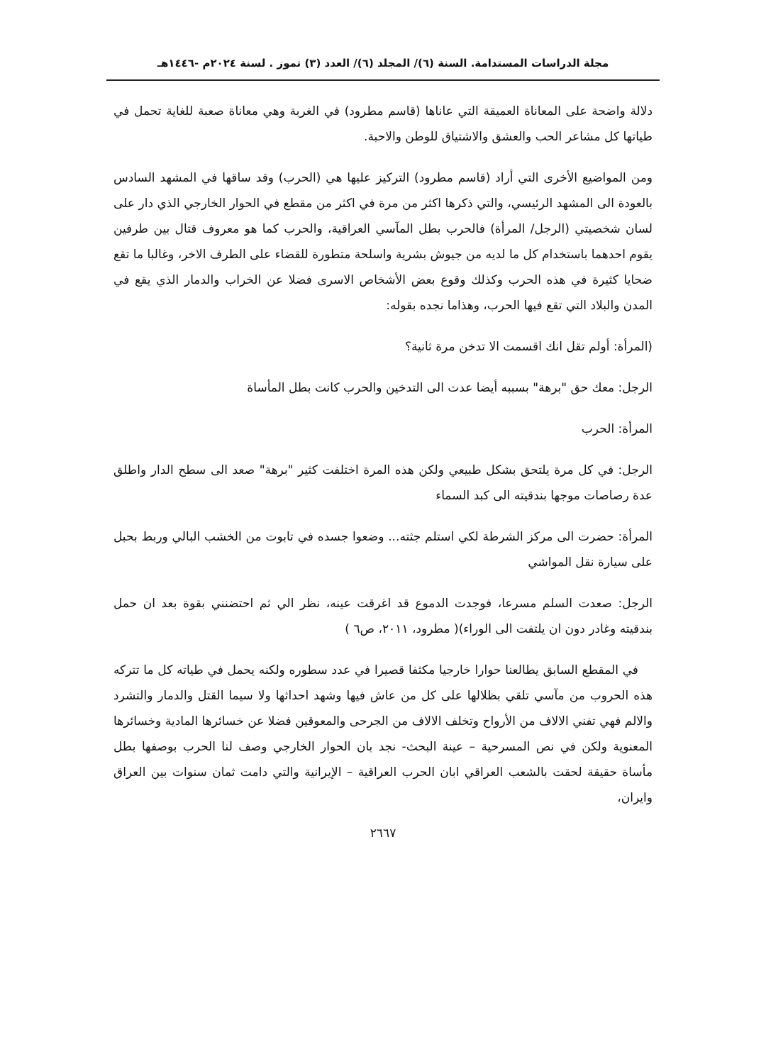مجلة الدراسات المستدامة. السنة (٦)/ المجلد (٦)/ العدد (٣) تموز . لسنة ٢٠٢٤م -١٤٤٦هـ
دلالة واضحة على المعاناة العميقة التي عاناها (قاسم مطرود) في الغربة وهي معاناة صعبة للغاية تحمل في طياتها كل مشاعر الحب والعشق والاشتياق للوطن والاحبة.
ومن المواضيع الأخرى التي أراد (قاسم مطرود) التركيز عليها هي (الحرب) وقد ساقها في المشهد السادس بالعودة الى المشهد الرئيسي، والتي ذكرها اكثر من مرة في اكثر من مقطع في الحوار الخارجي الذي دار على لسان شخصيتي (الرجل/ المرأة) فالحرب بطل المآسي العراقية، والحرب كما هو معروف قتال بين طرفين يقوم احدهما باستخدام كل ما لديه من جيوش بشرية واسلحة متطورة للقضاء على الطرف الاخر، وغالبا ما تقع ضحايا كثيرة في هذه الحرب وكذلك وقوع بعض الأشخاص الاسرى فضلا عن الخراب والدمار الذي يقع في المدن والبلاد التي تقع فيها الحرب، وهذاما نجده بقوله:
(المرأة: أولم تقل انك اقسمت الا تدخن مرة ثانية؟
الرجل: معك حق "برهة" بسببه أيضا عدت الى التدخين والحرب كانت بطل المأساة
المرأة: الحرب
الرجل: في كل مرة يلتحق بشكل طبيعي ولكن هذه المرة اختلفت كثير "برهة" صعد الى سطح الدار واطلق عدة رصاصات موجها بندقيته الى كبد السماء
المرأة: حضرت الى مركز الشرطة لكي استلم جثته... وضعوا جسده في تابوت من الخشب البالي وربط بحبل على سيارة نقل المواشي
الرجل: صعدت السلم مسرعا، فوجدت الدموع قد اغرقت عينه، نظر الي ثم احتضنني بقوة بعد ان حمل بندقيته وغادر دون ان يلتفت الى الوراء)( مطرود، ٢٠١١، ص٦ )
في المقطع السابق يطالعنا حوارا خارجيا مكثفا قصيرا في عدد سطوره ولكنه يحمل في طياته كل ما تتركه هذه الحروب من مآسي تلقي بظلالها على كل من عاش فيها وشهد احداثها ولا سيما القتل والدمار والتشرد والالم فهي تفني الالاف من الأرواح وتخلف الالاف من الجرحى والمعوقين فضلا عن خسائرها المادية وخسائرها المعنوية ولكن في نص المسرحية – عينة البحث- نجد بان الحوار الخارجي وصف لنا الحرب بوصفها بطل مأساة حقيقة لحقت بالشعب العراقي ابان الحرب العراقية – الإيرانية والتي دامت ثمان سنوات بين العراق وايران،
٢٦٦٧